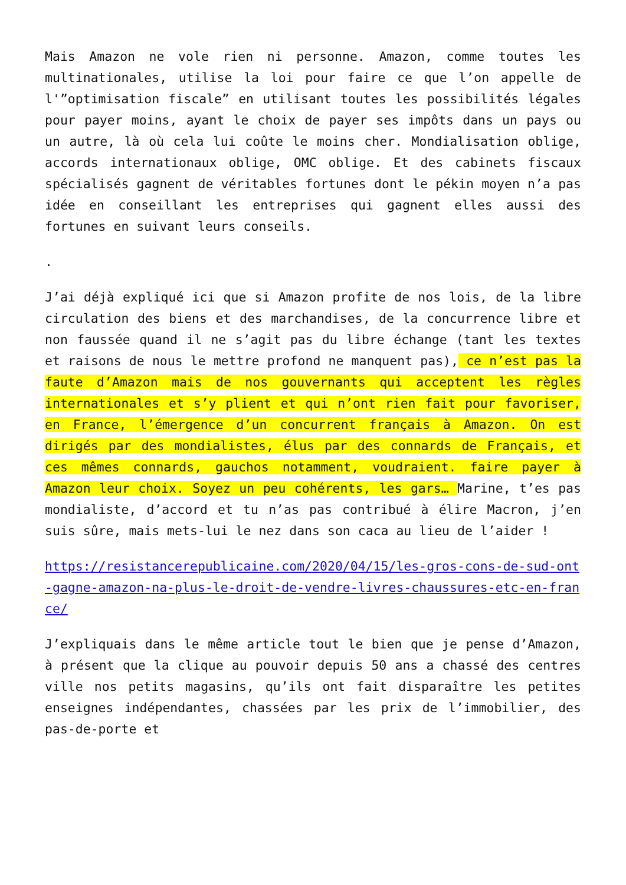Mais Amazon ne vole rien ni personne. Amazon, comme toutes les multinationales, utilise la loi pour faire ce que l’on appelle de l'”optimisation fiscale” en utilisant toutes les possibilités légales pour payer moins, ayant le choix de payer ses impôts dans un pays ou un autre, là où cela lui coûte le moins cher. Mondialisation oblige, accords internationaux oblige, OMC oblige. Et des cabinets fiscaux spécialisés gagnent de véritables fortunes dont le pékin moyen n’a pas idée en conseillant les entreprises qui gagnent elles aussi des fortunes en suivant leurs conseils.
.
J’ai déjà expliqué ici que si Amazon profite de nos lois, de la libre circulation des biens et des marchandises, de la concurrence libre et non faussée quand il ne s’agit pas du libre échange (tant les textes et raisons de nous le mettre profond ne manquent pas), ce n’est pas la faute d’Amazon mais de nos gouvernants qui acceptent les règles internationales et s’y plient et qui n’ont rien fait pour favoriser, en France, l’émergence d’un concurrent français à Amazon. On est dirigés par des mondialistes, élus par des connards de Français, et ces mêmes connards, gauchos notamment, voudraient. faire payer à Amazon leur choix. Soyez un peu cohérents, les gars… Marine, t’es pas mondialiste, d’accord et tu n’as pas contribué à élire Macron, j’en suis sûre, mais mets-lui le nez dans son caca au lieu de l’aider !
https://resistancerepublicaine.com/2020/04/15/les-gros-cons-de-sud-ont-gagne-amazon-na-plus-le-droit-de-vendre-livres-chaussures-etc-en-france/
J’expliquais dans le même article tout le bien que je pense d’Amazon, à présent que la clique au pouvoir depuis 50 ans a chassé des centres ville nos petits magasins, qu’ils ont fait disparaître les petites enseignes indépendantes, chassées par les prix de l’immobilier, des pas-de-porte et